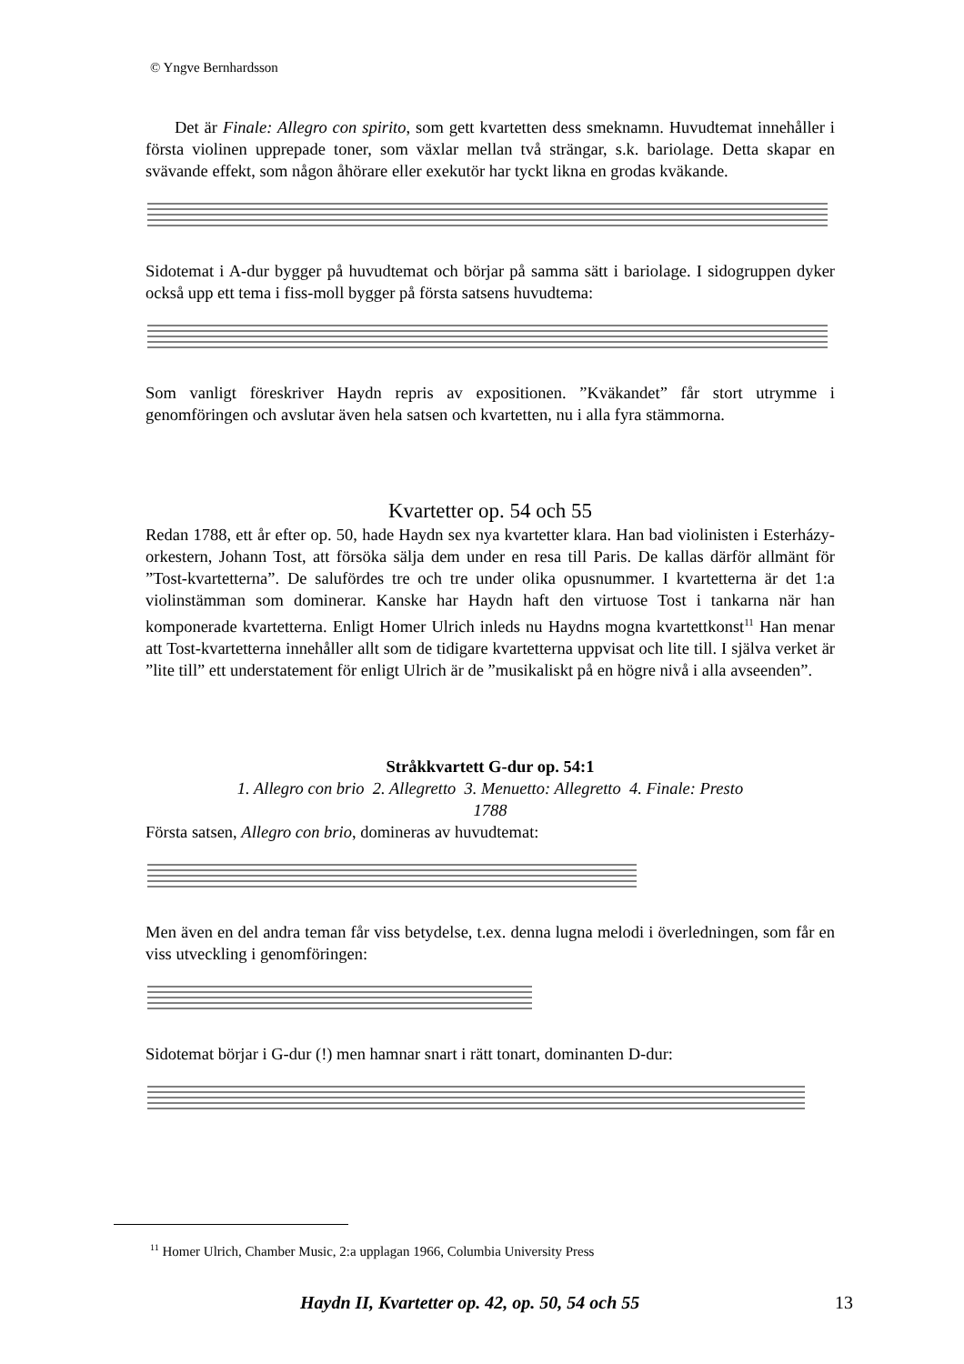© Yngve Bernhardsson
Det är Finale: Allegro con spirito, som gett kvartetten dess smeknamn. Huvudtemat innehåller i första violinen upprepade toner, som växlar mellan två strängar, s.k. bario­lage. Detta skapar en svävande effekt, som någon åhörare eller exekutör har tyckt likna en grodas kväkande.
Sidotemat i A-dur bygger på huvudtemat och börjar på samma sätt i bariolage. I sido­gruppen dyker också upp ett tema i fiss-moll bygger på första satsens huvudtema:
Som vanligt föreskriver Haydn repris av expositionen. ”Kväkandet” får stort utrymme i genomföringen och avslutar även hela satsen och kvartetten, nu i alla fyra stämmorna.
Kvartetter op. 54 och 55
Redan 1788, ett år efter op. 50, hade Haydn sex nya kvartetter klara. Han bad violi­nisten i Esterházy-orkestern, Johann Tost, att försöka sälja dem under en resa till Paris. De kallas därför allmänt för ”Tost-kvartetterna”. De salufördes tre och tre under olika opusnummer. I kvartetterna är det 1:a violinstämman som dominerar. Kanske har Haydn haft den virtuose Tost i tankarna när han komponerade kvartetterna. Enligt Homer Ulrich inleds nu Haydns mogna kvartettkonst<sup>11</sup> Han menar att Tost-kvartetterna innehåller allt som de tidigare kvartetterna uppvisat och lite till. I själva verket är ”lite till” ett understatement för enligt Ulrich är de ”musikaliskt på en högre nivå i alla avseenden”.
Stråkkvartett G-dur op. 54:1
1. Allegro con brio 2. Allegretto 3. Menuetto: Allegretto 4. Finale: Presto
1788
Första satsen, Allegro con brio, domineras av huvudtemat:
Men även en del andra teman får viss betydelse, t.ex. denna lugna melodi i överled­ningen, som får en viss utveckling i genomföringen:
Sidotemat börjar i G-dur (!) men hamnar snart i rätt tonart, dominanten D-dur:
<sup>11</sup> Homer Ulrich, Chamber Music, 2:a upplagan 1966, Columbia University Press
Haydn II, Kvartetter op. 42, op. 50, 54 och 55
13